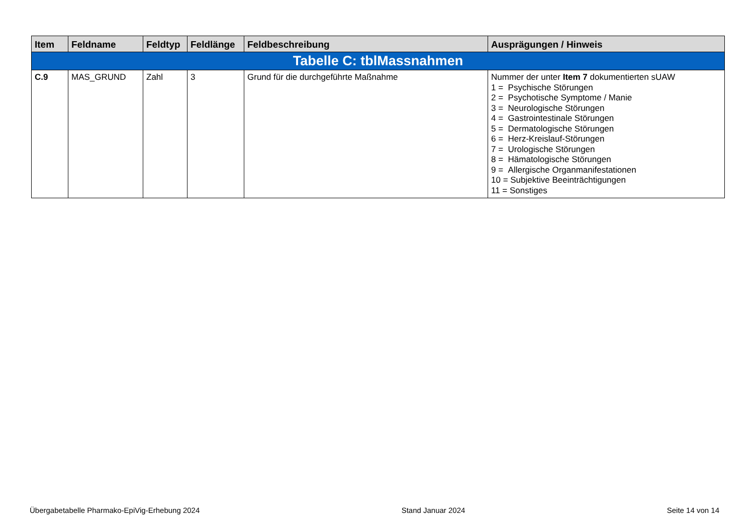| Item | Feldname | Feldtyp | Feldlänge | Feldbeschreibung | Ausprägungen / Hinweis |
| --- | --- | --- | --- | --- | --- |
| Tabelle C: tblMassnahmen | | | | | |
| C.9 | MAS_GRUND | Zahl | 3 | Grund für die durchgeführte Maßnahme | Nummer der unter Item 7 dokumentierten sUAW 1 = Psychische Störungen 2 = Psychotische Symptome / Manie 3 = Neurologische Störungen 4 = Gastrointestinale Störungen 5 = Dermatologische Störungen 6 = Herz-Kreislauf-Störungen 7 = Urologische Störungen 8 = Hämatologische Störungen 9 = Allergische Organmanifestationen 10 = Subjektive Beeinträchtigungen 11 = Sonstiges |
Übergabetabelle Pharmako-EpiVig-Erhebung 2024 Stand Januar 2024 Seite 14 von 14